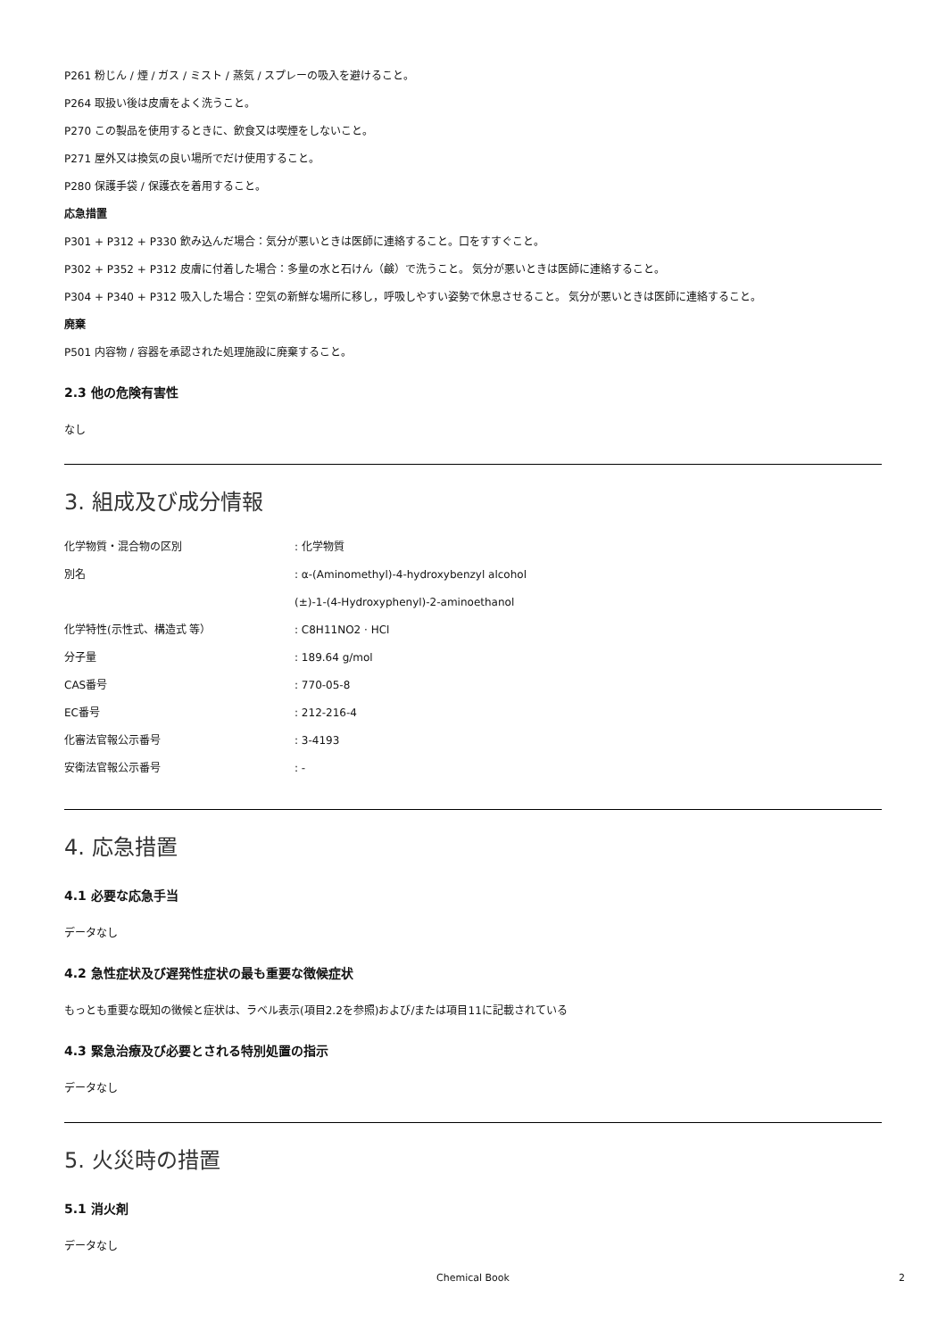P261 粉じん / 煙 / ガス / ミスト / 蒸気 / スプレーの吸入を避けること。
P264 取扱い後は皮膚をよく洗うこと。
P270 この製品を使用するときに、飲食又は喫煙をしないこと。
P271 屋外又は換気の良い場所でだけ使用すること。
P280 保護手袋 / 保護衣を着用すること。
応急措置
P301 + P312 + P330 飲み込んだ場合：気分が悪いときは医師に連絡すること。口をすすぐこと。
P302 + P352 + P312 皮膚に付着した場合：多量の水と石けん（鹸）で洗うこと。 気分が悪いときは医師に連絡すること。
P304 + P340 + P312 吸入した場合：空気の新鮮な場所に移し，呼吸しやすい姿勢で休息させること。 気分が悪いときは医師に連絡すること。
廃棄
P501 内容物 / 容器を承認された処理施設に廃棄すること。
2.3 他の危険有害性
なし
3. 組成及び成分情報
| 化学物質・混合物の区別 | : 化学物質 |
| 別名 | : α-(Aminomethyl)-4-hydroxybenzyl alcohol |
| | (±)-1-(4-Hydroxyphenyl)-2-aminoethanol |
| 化学特性(示性式、構造式 等） | : C8H11NO2 · HCl |
| 分子量 | : 189.64 g/mol |
| CAS番号 | : 770-05-8 |
| EC番号 | : 212-216-4 |
| 化審法官報公示番号 | : 3-4193 |
| 安衛法官報公示番号 | : - |
4. 応急措置
4.1 必要な応急手当
データなし
4.2 急性症状及び遅発性症状の最も重要な徴候症状
もっとも重要な既知の徴候と症状は、ラベル表示(項目2.2を参照)および/または項目11に記載されている
4.3 緊急治療及び必要とされる特別処置の指示
データなし
5. 火災時の措置
5.1 消火剤
データなし
Chemical Book 2